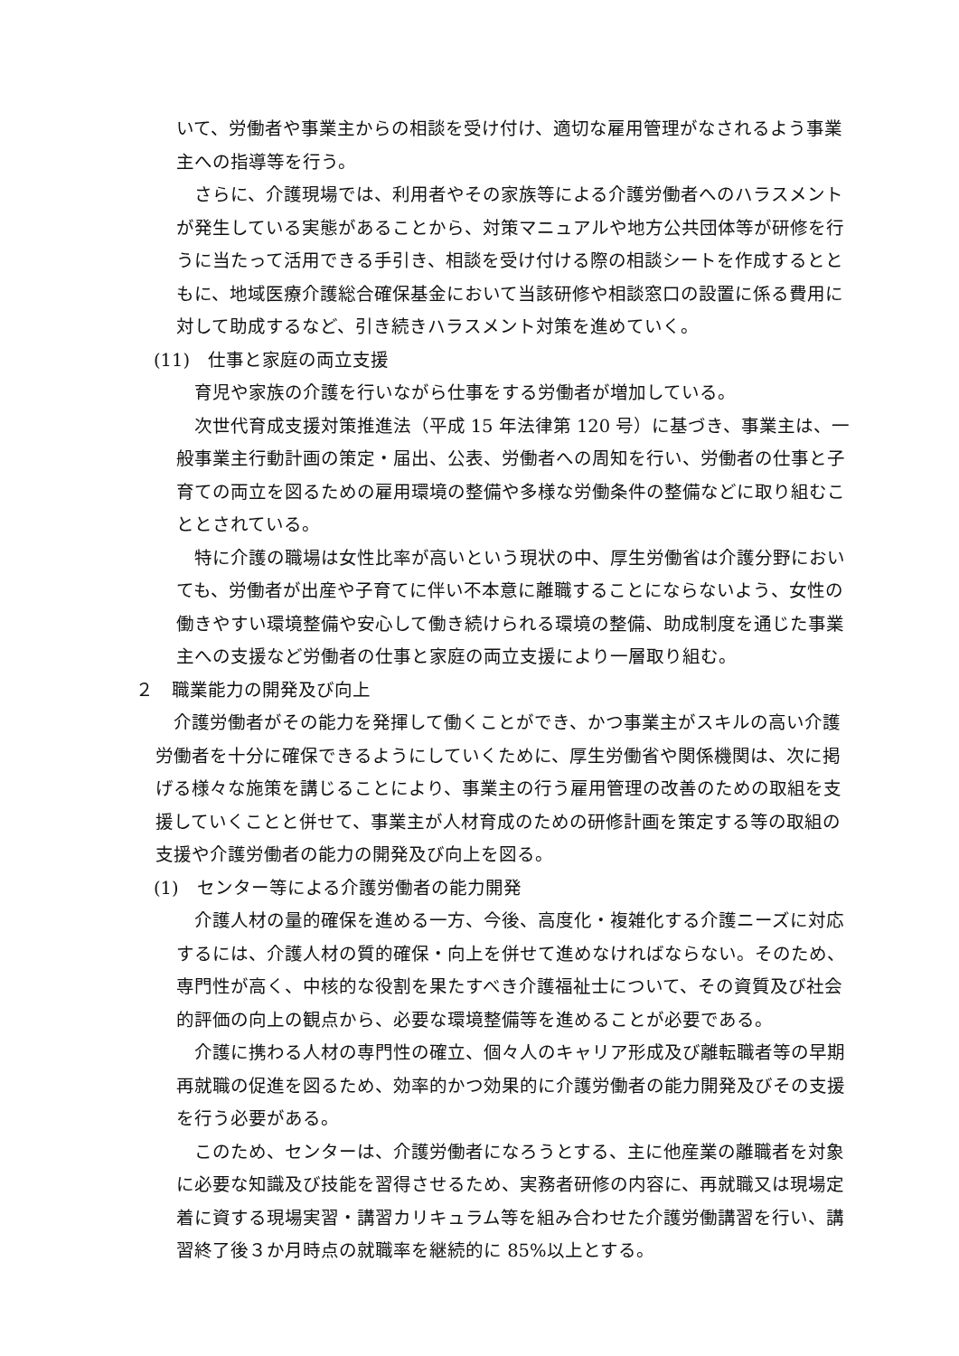いて、労働者や事業主からの相談を受け付け、適切な雇用管理がなされるよう事業主への指導等を行う。
さらに、介護現場では、利用者やその家族等による介護労働者へのハラスメントが発生している実態があることから、対策マニュアルや地方公共団体等が研修を行うに当たって活用できる手引き、相談を受け付ける際の相談シートを作成するとともに、地域医療介護総合確保基金において当該研修や相談窓口の設置に係る費用に対して助成するなど、引き続きハラスメント対策を進めていく。
(11)　仕事と家庭の両立支援
育児や家族の介護を行いながら仕事をする労働者が増加している。
次世代育成支援対策推進法（平成 15 年法律第 120 号）に基づき、事業主は、一般事業主行動計画の策定・届出、公表、労働者への周知を行い、労働者の仕事と子育ての両立を図るための雇用環境の整備や多様な労働条件の整備などに取り組むこととされている。
特に介護の職場は女性比率が高いという現状の中、厚生労働省は介護分野においても、労働者が出産や子育てに伴い不本意に離職することにならないよう、女性の働きやすい環境整備や安心して働き続けられる環境の整備、助成制度を通じた事業主への支援など労働者の仕事と家庭の両立支援により一層取り組む。
２　職業能力の開発及び向上
介護労働者がその能力を発揮して働くことができ、かつ事業主がスキルの高い介護労働者を十分に確保できるようにしていくために、厚生労働省や関係機関は、次に掲げる様々な施策を講じることにより、事業主の行う雇用管理の改善のための取組を支援していくことと併せて、事業主が人材育成のための研修計画を策定する等の取組の支援や介護労働者の能力の開発及び向上を図る。
(1)　センター等による介護労働者の能力開発
介護人材の量的確保を進める一方、今後、高度化・複雑化する介護ニーズに対応するには、介護人材の質的確保・向上を併せて進めなければならない。そのため、専門性が高く、中核的な役割を果たすべき介護福祉士について、その資質及び社会的評価の向上の観点から、必要な環境整備等を進めることが必要である。
介護に携わる人材の専門性の確立、個々人のキャリア形成及び離転職者等の早期再就職の促進を図るため、効率的かつ効果的に介護労働者の能力開発及びその支援を行う必要がある。
このため、センターは、介護労働者になろうとする、主に他産業の離職者を対象に必要な知識及び技能を習得させるため、実務者研修の内容に、再就職又は現場定着に資する現場実習・講習カリキュラム等を組み合わせた介護労働講習を行い、講習終了後３か月時点の就職率を継続的に 85%以上とする。